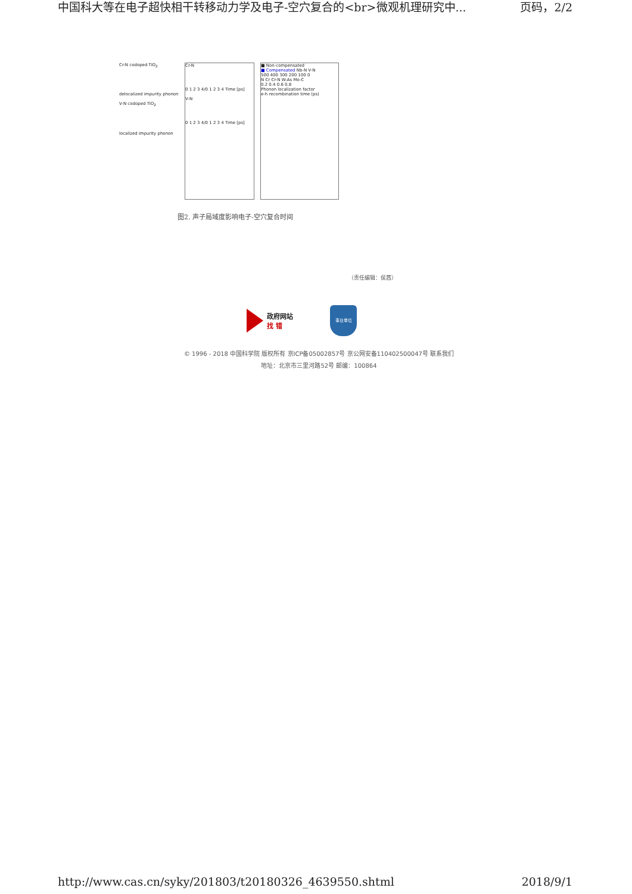中国科大等在电子超快相干转移动力学及电子-空穴复合的<br>微观机理研究中... 页码，2/2
Cr-N codoped TiO<sub>2</sub>
delocalized impurity phonon
V-N codoped TiO<sub>2</sub>
localized impurity phonon
Cr-N
0 1 2 3 4/0 1 2 3 4 Time [ps]
V-N
0 1 2 3 4/0 1 2 3 4 Time [ps]
■ Non-compensated
■ Compensated Nb-N V-N
500 400 300 200 100 0
N Cr Cr-N W-As Mo-C
0.2 0.4 0.6 0.8
Phonon localization factor
e-h recombination time (ps)
图2. 声子局域度影响电子-空穴复合时间
（责任编辑：侯茜）
政府网站
找 错
事业单位
© 1996 - 2018 中国科学院 版权所有 京ICP备05002857号 京公网安备110402500047号 联系我们
地址：北京市三里河路52号 邮编：100864
http://www.cas.cn/syky/201803/t20180326_4639550.shtml 2018/9/1